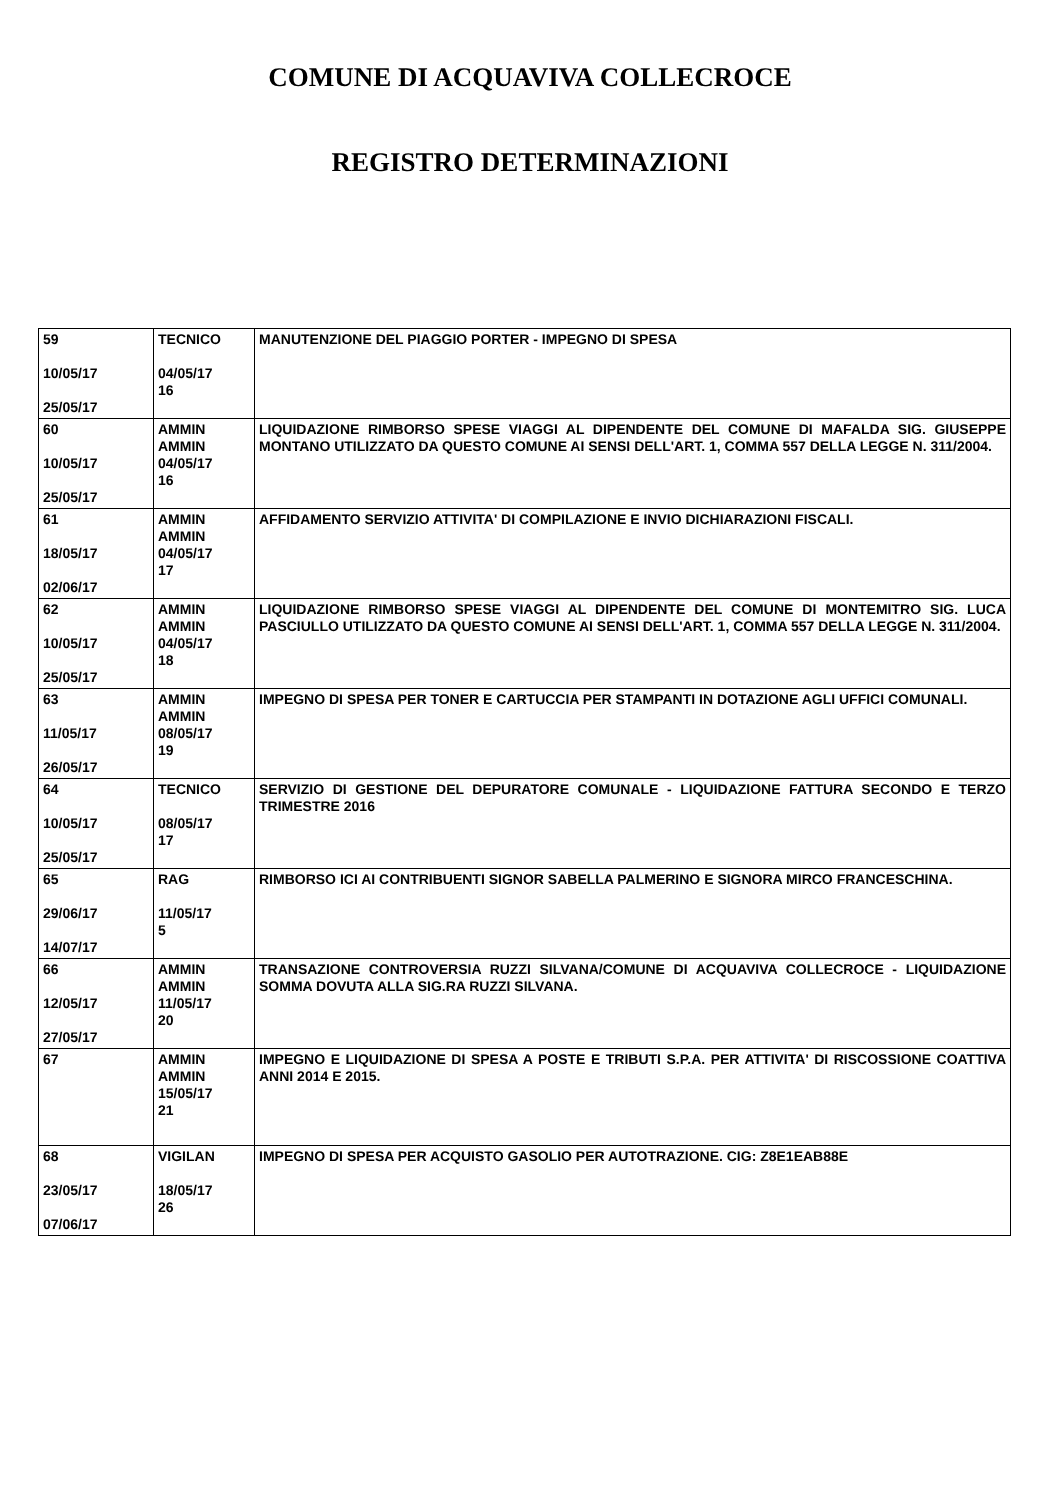COMUNE DI ACQUAVIVA COLLECROCE
REGISTRO DETERMINAZIONI
| 59 10/05/17 25/05/17 | TECNICO 04/05/17 16 | MANUTENZIONE DEL PIAGGIO PORTER - IMPEGNO DI SPESA |
| 60 10/05/17 25/05/17 | AMMIN AMMIN 04/05/17 16 | LIQUIDAZIONE RIMBORSO SPESE VIAGGI AL DIPENDENTE DEL COMUNE DI MAFALDA SIG. GIUSEPPE MONTANO UTILIZZATO DA QUESTO COMUNE AI SENSI DELL'ART. 1, COMMA 557 DELLA LEGGE N. 311/2004. |
| 61 18/05/17 02/06/17 | AMMIN AMMIN 04/05/17 17 | AFFIDAMENTO SERVIZIO ATTIVITA' DI COMPILAZIONE E INVIO DICHIARAZIONI FISCALI. |
| 62 10/05/17 25/05/17 | AMMIN AMMIN 04/05/17 18 | LIQUIDAZIONE RIMBORSO SPESE VIAGGI AL DIPENDENTE DEL COMUNE DI MONTEMITRO SIG. LUCA PASCIULLO UTILIZZATO DA QUESTO COMUNE AI SENSI DELL'ART. 1, COMMA 557 DELLA LEGGE N. 311/2004. |
| 63 11/05/17 26/05/17 | AMMIN AMMIN 08/05/17 19 | IMPEGNO DI SPESA PER TONER E CARTUCCIA PER STAMPANTI IN DOTAZIONE AGLI UFFICI COMUNALI. |
| 64 10/05/17 25/05/17 | TECNICO 08/05/17 17 | SERVIZIO DI GESTIONE DEL DEPURATORE COMUNALE - LIQUIDAZIONE FATTURA SECONDO E TERZO TRIMESTRE 2016 |
| 65 29/06/17 14/07/17 | RAG 11/05/17 5 | RIMBORSO ICI AI CONTRIBUENTI SIGNOR SABELLA PALMERINO E SIGNORA MIRCO FRANCESCHINA. |
| 66 12/05/17 27/05/17 | AMMIN AMMIN 11/05/17 20 | TRANSAZIONE CONTROVERSIA RUZZI SILVANA/COMUNE DI ACQUAVIVA COLLECROCE - LIQUIDAZIONE SOMMA DOVUTA ALLA SIG.RA RUZZI SILVANA. |
| 67 | AMMIN AMMIN 15/05/17 21 | IMPEGNO E LIQUIDAZIONE DI SPESA A POSTE E TRIBUTI S.P.A. PER ATTIVITA' DI RISCOSSIONE COATTIVA ANNI 2014 E 2015. |
| 68 23/05/17 07/06/17 | VIGILAN 18/05/17 26 | IMPEGNO DI SPESA PER ACQUISTO GASOLIO PER AUTOTRAZIONE. CIG: Z8E1EAB88E |